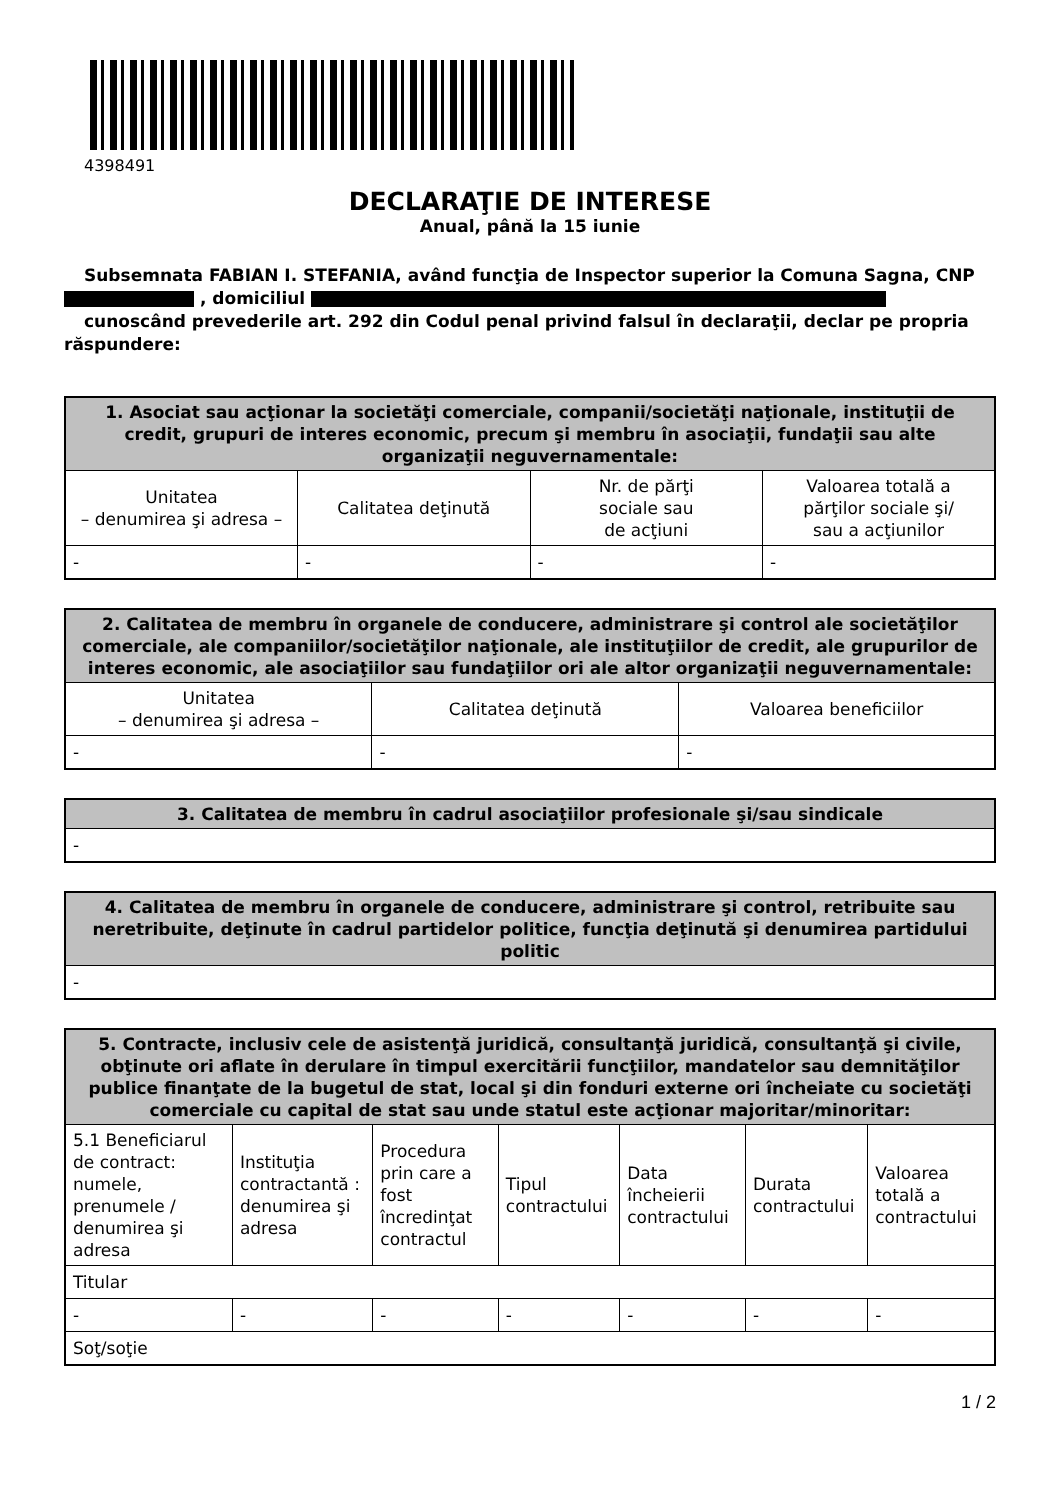4398491
DECLARAŢIE DE INTERESE
Anual, până la 15 iunie
Subsemnata FABIAN I. STEFANIA, având funcţia de Inspector superior la Comuna Sagna, CNP
, domiciliul
cunoscând prevederile art. 292 din Codul penal privind falsul în declaraţii, declar pe propria
răspundere:
| 1. Asociat sau acţionar la societăţi comerciale, companii/societăţi naţionale, instituţii de credit, grupuri de interes economic, precum şi membru în asociaţii, fundaţii sau alte organizaţii neguvernamentale: | | | |
| --- | --- | --- | --- |
| Unitatea – denumirea şi adresa – | Calitatea deţinută | Nr. de părţi sociale sau de acţiuni | Valoarea totală a părţilor sociale şi/ sau a acţiunilor |
| - | - | - | - |
| 2. Calitatea de membru în organele de conducere, administrare şi control ale societăţilor comerciale, ale companiilor/societăţilor naţionale, ale instituţiilor de credit, ale grupurilor de interes economic, ale asociaţiilor sau fundaţiilor ori ale altor organizaţii neguvernamentale: | | |
| --- | --- | --- |
| Unitatea – denumirea şi adresa – | Calitatea deţinută | Valoarea beneficiilor |
| - | - | - |
| 3. Calitatea de membru în cadrul asociaţiilor profesionale şi/sau sindicale |
| --- |
| - |
| 4. Calitatea de membru în organele de conducere, administrare şi control, retribuite sau neretribuite, deţinute în cadrul partidelor politice, funcţia deţinută şi denumirea partidului politic |
| --- |
| - |
| 5. Contracte, inclusiv cele de asistenţă juridică, consultanţă juridică, consultanţă şi civile, obţinute ori aflate în derulare în timpul exercitării funcţiilor, mandatelor sau demnităţilor publice finanţate de la bugetul de stat, local şi din fonduri externe ori încheiate cu societăţi comerciale cu capital de stat sau unde statul este acţionar majoritar/minoritar: | | | | | | |
| --- | --- | --- | --- | --- | --- | --- |
| 5.1 Beneficiarul de contract: numele, prenumele / denumirea şi adresa | Instituţia contractantă : denumirea şi adresa | Procedura prin care a fost încredinţat contractul | Tipul contractului | Data încheierii contractului | Durata contractului | Valoarea totală a contractului |
| Titular | | | | | | |
| - | - | - | - | - | - | - |
| Soţ/soţie | | | | | | |
1 / 2